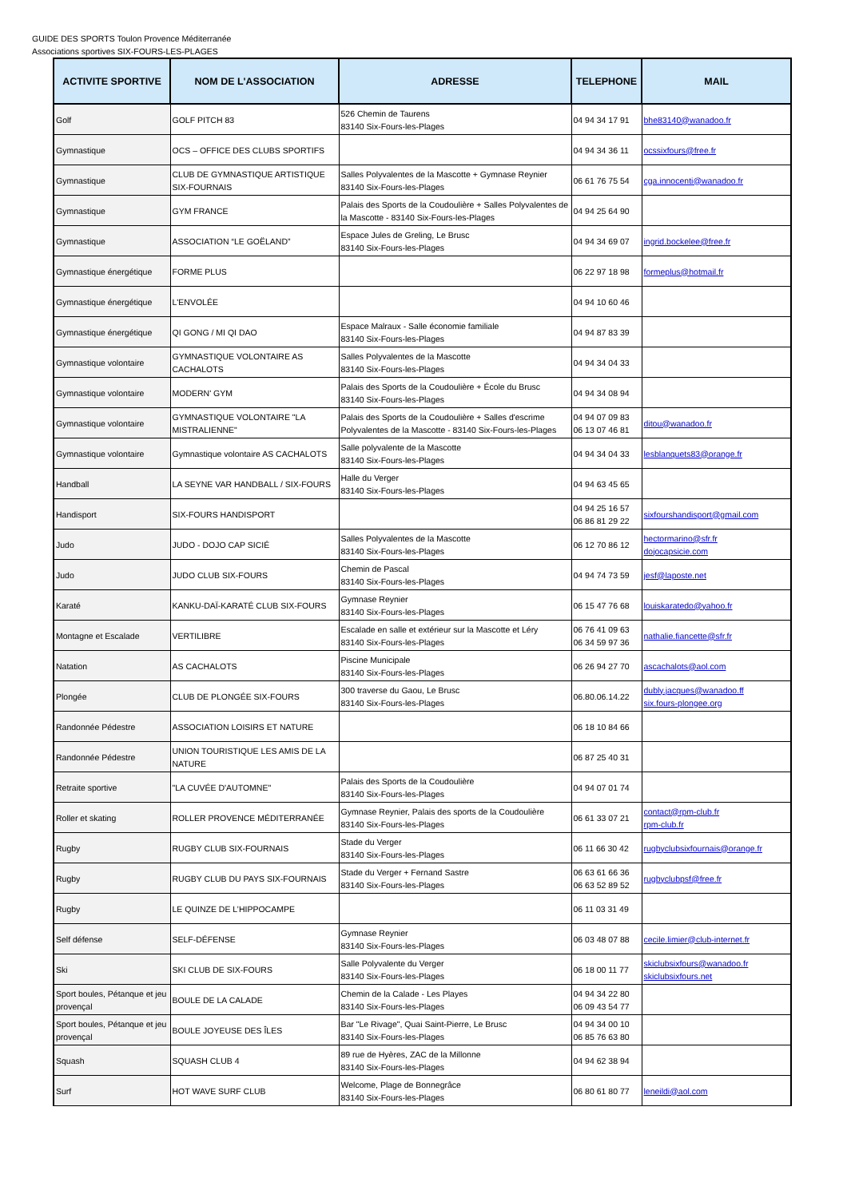GUIDE DES SPORTS Toulon Provence Méditerranée
Associations sportives SIX-FOURS-LES-PLAGES
| ACTIVITE SPORTIVE | NOM DE L'ASSOCIATION | ADRESSE | TELEPHONE | MAIL |
| --- | --- | --- | --- | --- |
| Golf | GOLF PITCH 83 | 526 Chemin de Taurens 83140 Six-Fours-les-Plages | 04 94 34 17 91 | bhe83140@wanadoo.fr |
| Gymnastique | OCS – OFFICE DES CLUBS SPORTIFS | | 04 94 34 36 11 | ocssixfours@free.fr |
| Gymnastique | CLUB DE GYMNASTIQUE ARTISTIQUE SIX-FOURNAIS | Salles Polyvalentes de la Mascotte + Gymnase Reynier 83140 Six-Fours-les-Plages | 06 61 76 75 54 | cga.innocenti@wanadoo.fr |
| Gymnastique | GYM FRANCE | Palais des Sports de la Coudoulière + Salles Polyvalentes de la Mascotte - 83140 Six-Fours-les-Plages | 04 94 25 64 90 | |
| Gymnastique | ASSOCIATION “LE GOËLAND” | Espace Jules de Greling, Le Brusc 83140 Six-Fours-les-Plages | 04 94 34 69 07 | ingrid.bockelee@free.fr |
| Gymnastique énergétique | FORME PLUS | | 06 22 97 18 98 | formeplus@hotmail.fr |
| Gymnastique énergétique | L'ENVOLÉE | | 04 94 10 60 46 | |
| Gymnastique énergétique | QI GONG / MI QI DAO | Espace Malraux - Salle économie familiale 83140 Six-Fours-les-Plages | 04 94 87 83 39 | |
| Gymnastique volontaire | GYMNASTIQUE VOLONTAIRE AS CACHALOTS | Salles Polyvalentes de la Mascotte 83140 Six-Fours-les-Plages | 04 94 34 04 33 | |
| Gymnastique volontaire | MODERN' GYM | Palais des Sports de la Coudoulière + École du Brusc 83140 Six-Fours-les-Plages | 04 94 34 08 94 | |
| Gymnastique volontaire | GYMNASTIQUE VOLONTAIRE "LA MISTRALIENNE" | Palais des Sports de la Coudoulière + Salles d'escrime Polyvalentes de la Mascotte - 83140 Six-Fours-les-Plages | 04 94 07 09 83 06 13 07 46 81 | ditou@wanadoo.fr |
| Gymnastique volontaire | Gymnastique volontaire AS CACHALOTS | Salle polyvalente de la Mascotte 83140 Six-Fours-les-Plages | 04 94 34 04 33 | lesblanquets83@orange.fr |
| Handball | LA SEYNE VAR HANDBALL / SIX-FOURS | Halle du Verger 83140 Six-Fours-les-Plages | 04 94 63 45 65 | |
| Handisport | SIX-FOURS HANDISPORT | | 04 94 25 16 57 06 86 81 29 22 | sixfourshandisport@gmail.com |
| Judo | JUDO - DOJO CAP SICIÉ | Salles Polyvalentes de la Mascotte 83140 Six-Fours-les-Plages | 06 12 70 86 12 | hectormarino@sfr.fr dojocapsicie.com |
| Judo | JUDO CLUB SIX-FOURS | Chemin de Pascal 83140 Six-Fours-les-Plages | 04 94 74 73 59 | jesf@laposte.net |
| Karaté | KANKU-DAÏ-KARATÉ CLUB SIX-FOURS | Gymnase Reynier 83140 Six-Fours-les-Plages | 06 15 47 76 68 | louiskaratedo@yahoo.fr |
| Montagne et Escalade | VERTILIBRE | Escalade en salle et extérieur sur la Mascotte et Léry 83140 Six-Fours-les-Plages | 06 76 41 09 63 06 34 59 97 36 | nathalie.fiancette@sfr.fr |
| Natation | AS CACHALOTS | Piscine Municipale 83140 Six-Fours-les-Plages | 06 26 94 27 70 | ascachalots@aol.com |
| Plongée | CLUB DE PLONGÉE SIX-FOURS | 300 traverse du Gaou, Le Brusc 83140 Six-Fours-les-Plages | 06.80.06.14.22 | dubly.jacques@wanadoo.ff six.fours-plongee.org |
| Randonnée Pédestre | ASSOCIATION LOISIRS ET NATURE | | 06 18 10 84 66 | |
| Randonnée Pédestre | UNION TOURISTIQUE LES AMIS DE LA NATURE | | 06 87 25 40 31 | |
| Retraite sportive | "LA CUVÉE D'AUTOMNE" | Palais des Sports de la Coudoulière 83140 Six-Fours-les-Plages | 04 94 07 01 74 | |
| Roller et skating | ROLLER PROVENCE MÉDITERRANÉE | Gymnase Reynier, Palais des sports de la Coudoulière 83140 Six-Fours-les-Plages | 06 61 33 07 21 | contact@rpm-club.fr rpm-club.fr |
| Rugby | RUGBY CLUB SIX-FOURNAIS | Stade du Verger 83140 Six-Fours-les-Plages | 06 11 66 30 42 | rugbyclubsixfournais@orange.fr |
| Rugby | RUGBY CLUB DU PAYS SIX-FOURNAIS | Stade du Verger + Fernand Sastre 83140 Six-Fours-les-Plages | 06 63 61 66 36 06 63 52 89 52 | rugbyclubpsf@free.fr |
| Rugby | LE QUINZE DE L’HIPPOCAMPE | | 06 11 03 31 49 | |
| Self défense | SELF-DÉFENSE | Gymnase Reynier 83140 Six-Fours-les-Plages | 06 03 48 07 88 | cecile.limier@club-internet.fr |
| Ski | SKI CLUB DE SIX-FOURS | Salle Polyvalente du Verger 83140 Six-Fours-les-Plages | 06 18 00 11 77 | skiclubsixfours@wanadoo.fr skiclubsixfours.net |
| Sport boules, Pétanque et jeu provençal | BOULE DE LA CALADE | Chemin de la Calade - Les Playes 83140 Six-Fours-les-Plages | 04 94 34 22 80 06 09 43 54 77 | |
| Sport boules, Pétanque et jeu provençal | BOULE JOYEUSE DES ÎLES | Bar "Le Rivage", Quai Saint-Pierre, Le Brusc 83140 Six-Fours-les-Plages | 04 94 34 00 10 06 85 76 63 80 | |
| Squash | SQUASH CLUB 4 | 89 rue de Hyères, ZAC de la Millonne 83140 Six-Fours-les-Plages | 04 94 62 38 94 | |
| Surf | HOT WAVE SURF CLUB | Welcome, Plage de Bonnegrâce 83140 Six-Fours-les-Plages | 06 80 61 80 77 | leneildi@aol.com |